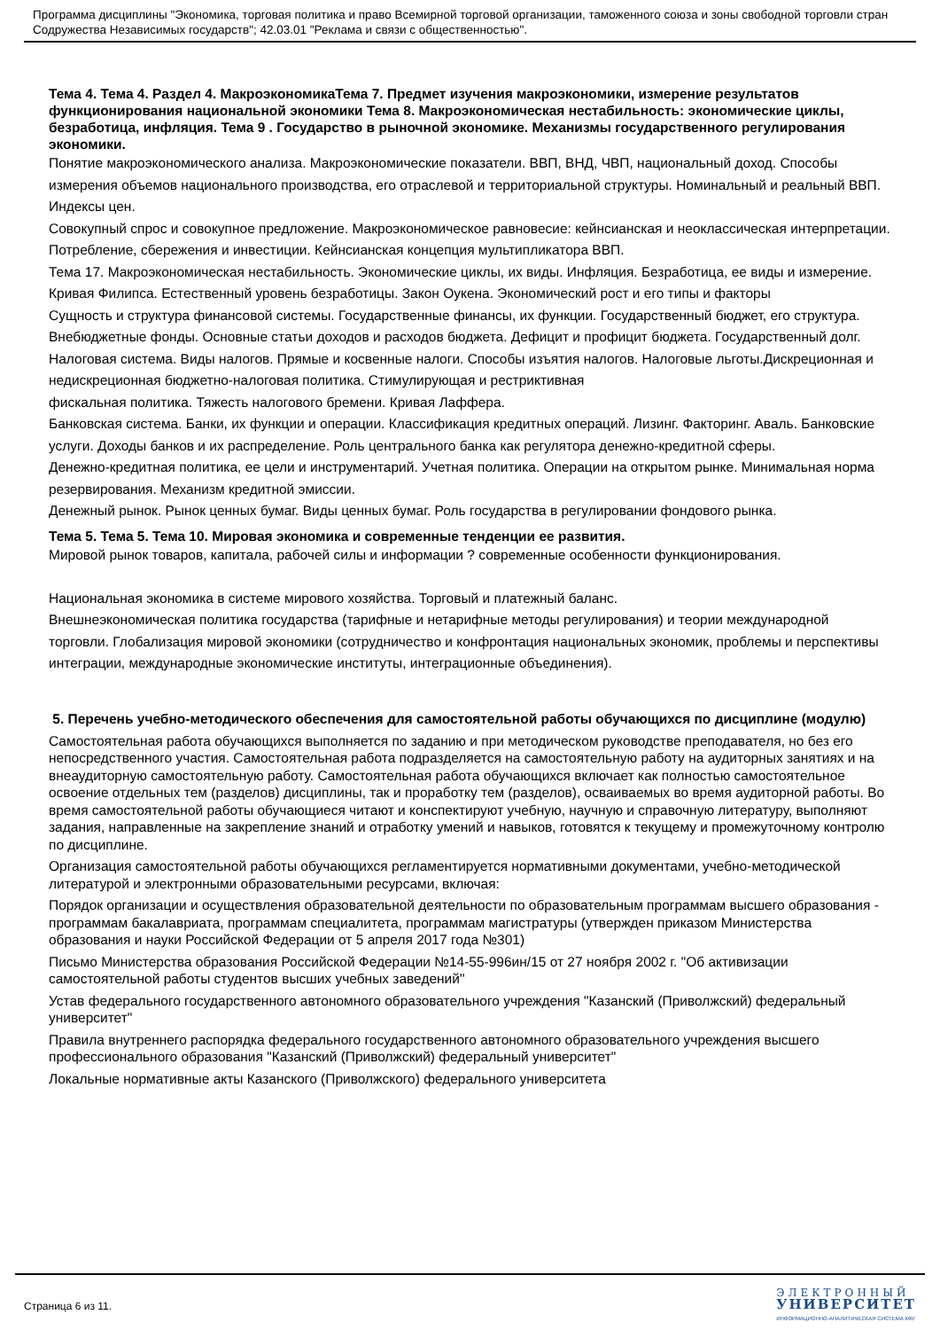Программа дисциплины "Экономика, торговая политика и право Всемирной торговой организации, таможенного союза и зоны свободной торговли стран Содружества Независимых государств"; 42.03.01 "Реклама и связи с общественностью".
Тема 4. Тема 4. Раздел 4. МакроэкономикаТема 7. Предмет изучения макроэкономики, измерение результатов функционирования национальной экономики Тема 8. Макроэкономическая нестабильность: экономические циклы, безработица, инфляция. Тема 9 . Государство в рыночной экономике. Механизмы государственного регулирования экономики.
Понятие макроэкономического анализа. Макроэкономические показатели. ВВП, ВНД, ЧВП, национальный доход. Способы измерения объемов национального производства, его отраслевой и территориальной структуры. Номинальный и реальный ВВП. Индексы цен.
Совокупный спрос и совокупное предложение. Макроэкономическое равновесие: кейнсианская и неоклассическая интерпретации. Потребление, сбережения и инвестиции. Кейнсианская концепция мультипликатора ВВП.
Тема 17. Макроэкономическая нестабильность. Экономические циклы, их виды. Инфляция. Безработица, ее виды и измерение. Кривая Филипса. Естественный уровень безработицы. Закон Оукена. Экономический рост и его типы и факторы
Сущность и структура финансовой системы. Государственные финансы, их функции. Государственный бюджет, его структура. Внебюджетные фонды. Основные статьи доходов и расходов бюджета. Дефицит и профицит бюджета. Государственный долг. Налоговая система. Виды налогов. Прямые и косвенные налоги. Способы изъятия налогов. Налоговые льготы.Дискреционная и недискреционная бюджетно-налоговая политика. Стимулирующая и рестриктивная
фискальная политика. Тяжесть налогового бремени. Кривая Лаффера.
Банковская система. Банки, их функции и операции. Классификация кредитных операций. Лизинг. Факторинг. Аваль. Банковские услуги. Доходы банков и их распределение. Роль центрального банка как регулятора денежно-кредитной сферы.
Денежно-кредитная политика, ее цели и инструментарий. Учетная политика. Операции на открытом рынке. Минимальная норма резервирования. Механизм кредитной эмиссии.
Денежный рынок. Рынок ценных бумаг. Виды ценных бумаг. Роль государства в регулировании фондового рынка.
Тема 5. Тема 5. Тема 10. Мировая экономика и современные тенденции ее развития.
Мировой рынок товаров, капитала, рабочей силы и информации ? современные особенности функционирования.
Национальная экономика в системе мирового хозяйства. Торговый и платежный баланс.
Внешнеэкономическая политика государства (тарифные и нетарифные методы регулирования) и теории международной торговли. Глобализация мировой экономики (сотрудничество и конфронтация национальных экономик, проблемы и перспективы интеграции, международные экономические институты, интеграционные объединения).
5. Перечень учебно-методического обеспечения для самостоятельной работы обучающихся по дисциплине (модулю)
Самостоятельная работа обучающихся выполняется по заданию и при методическом руководстве преподавателя, но без его непосредственного участия. Самостоятельная работа подразделяется на самостоятельную работу на аудиторных занятиях и на внеаудиторную самостоятельную работу. Самостоятельная работа обучающихся включает как полностью самостоятельное освоение отдельных тем (разделов) дисциплины, так и проработку тем (разделов), осваиваемых во время аудиторной работы. Во время самостоятельной работы обучающиеся читают и конспектируют учебную, научную и справочную литературу, выполняют задания, направленные на закрепление знаний и отработку умений и навыков, готовятся к текущему и промежуточному контролю по дисциплине.
Организация самостоятельной работы обучающихся регламентируется нормативными документами, учебно-методической литературой и электронными образовательными ресурсами, включая:
Порядок организации и осуществления образовательной деятельности по образовательным программам высшего образования - программам бакалавриата, программам специалитета, программам магистратуры (утвержден приказом Министерства образования и науки Российской Федерации от 5 апреля 2017 года №301)
Письмо Министерства образования Российской Федерации №14-55-996ин/15 от 27 ноября 2002 г. "Об активизации самостоятельной работы студентов высших учебных заведений"
Устав федерального государственного автономного образовательного учреждения "Казанский (Приволжский) федеральный университет"
Правила внутреннего распорядка федерального государственного автономного образовательного учреждения высшего профессионального образования "Казанский (Приволжский) федеральный университет"
Локальные нормативные акты Казанского (Приволжского) федерального университета
Страница 6 из 11.
ЭЛЕКТРОННЫЙ
УНИВЕРСИТЕТ
ИНФОРМАЦИОННО-АНАЛИТИЧЕСКАЯ СИСТЕМА КФУ